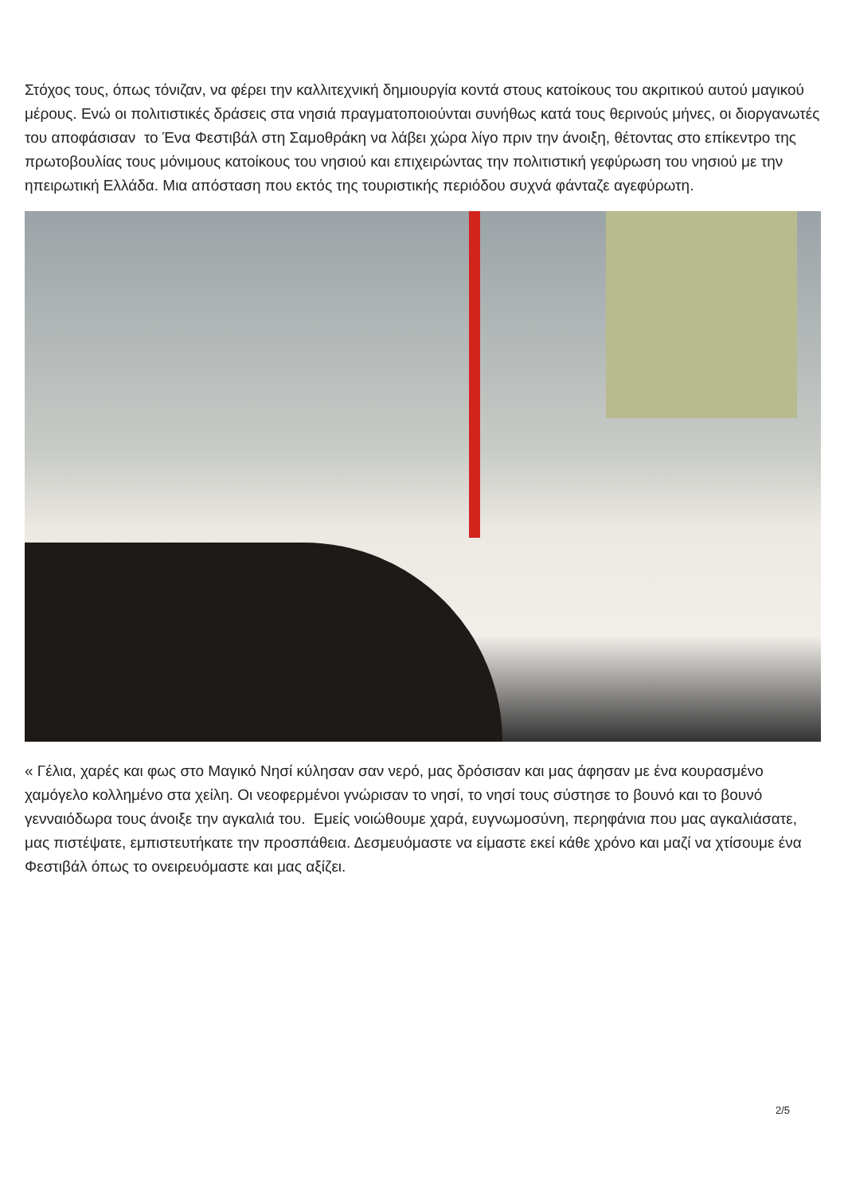Στόχος τους, όπως τόνιζαν, να φέρει την καλλιτεχνική δημιουργία κοντά στους κατοίκους του ακριτικού αυτού μαγικού μέρους. Ενώ οι πολιτιστικές δράσεις στα νησιά πραγματοποιούνται συνήθως κατά τους θερινούς μήνες, οι διοργανωτές του αποφάσισαν το Ένα Φεστιβάλ στη Σαμοθράκη να λάβει χώρα λίγο πριν την άνοιξη, θέτοντας στο επίκεντρο της πρωτοβουλίας τους μόνιμους κατοίκους του νησιού και επιχειρώντας την πολιτιστική γεφύρωση του νησιού με την ηπειρωτική Ελλάδα. Μια απόσταση που εκτός της τουριστικής περιόδου συχνά φάνταζε αγεφύρωτη.
« Γέλια, χαρές και φως στο Μαγικό Νησί κύλησαν σαν νερό, μας δρόσισαν και μας άφησαν με ένα κουρασμένο χαμόγελο κολλημένο στα χείλη. Οι νεοφερμένοι γνώρισαν το νησί, το νησί τους σύστησε το βουνό και το βουνό γενναιόδωρα τους άνοιξε την αγκαλιά του. Εμείς νοιώθουμε χαρά, ευγνωμοσύνη, περηφάνια που μας αγκαλιάσατε, μας πιστέψατε, εμπιστευτήκατε την προσπάθεια. Δεσμευόμαστε να είμαστε εκεί κάθε χρόνο και μαζί να χτίσουμε ένα Φεστιβάλ όπως το ονειρευόμαστε και μας αξίζει.
2/5